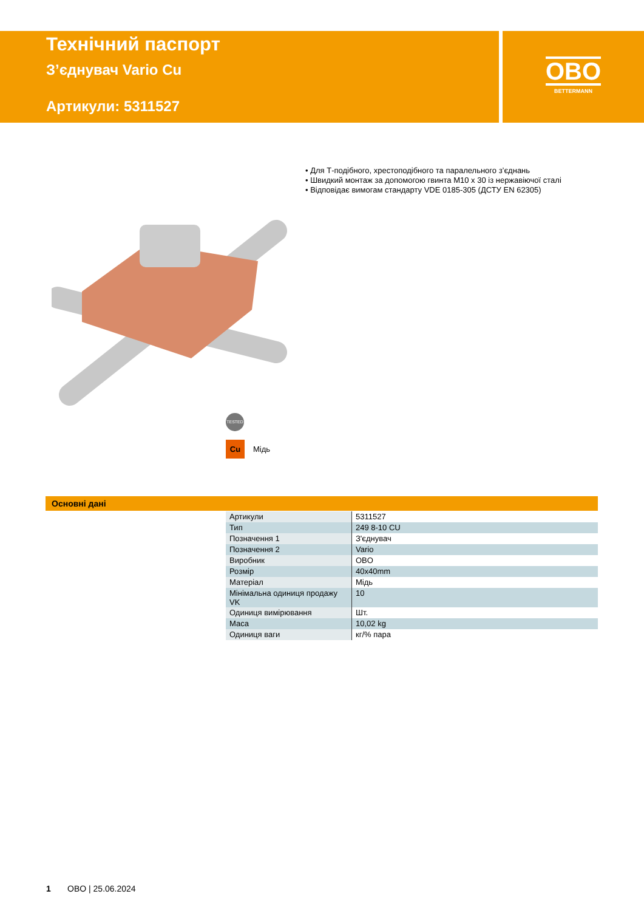Технічний паспорт
З’єднувач Vario Cu
Артикули: 5311527
OBO
BETTERMANN
• Для Т-подібного, хрестоподібного та паралельного з’єднань
• Швидкий монтаж за допомогою гвинта М10 х 30 із нержавіючої сталі
• Відповідає вимогам стандарту VDE 0185-305 (ДСТУ EN 62305)
TESTED
Cu Мідь
Основні дані
| Артикули | 5311527 |
| Тип | 249 8-10 CU |
| Позначення 1 | З'єднувач |
| Позначення 2 | Vario |
| Виробник | OBO |
| Розмір | 40x40mm |
| Матеріал | Мідь |
| Мінімальна одиниця продажу VK | 10 |
| Одиниця вимірювання | Шт. |
| Маса | 10,02 kg |
| Одиниця ваги | кг/% пара |
1 OBO | 25.06.2024